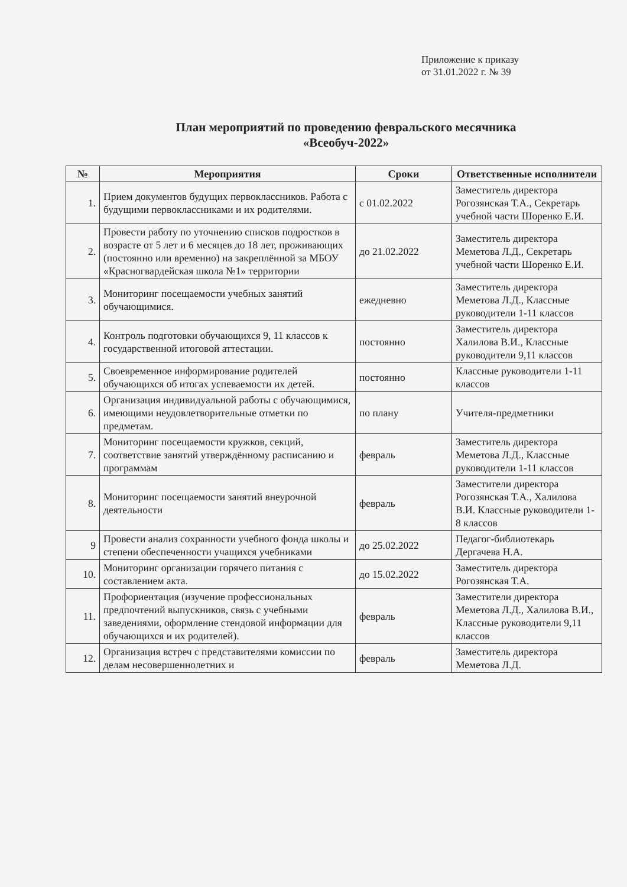Приложение к приказу
от 31.01.2022 г. № 39
План мероприятий по проведению февральского месячника
«Всеобуч-2022»
| № | Мероприятия | Сроки | Ответственные исполнители |
| --- | --- | --- | --- |
| 1. | Прием документов будущих первоклассников. Работа с будущими первоклассниками и их родителями. | с 01.02.2022 | Заместитель директора Рогозянская Т.А., Секретарь учебной части Шоренко Е.И. |
| 2. | Провести работу по уточнению списков подростков в возрасте от 5 лет и 6 месяцев до 18 лет, проживающих (постоянно или временно) на закреплённой за МБОУ «Красногвардейская школа №1» территории | до 21.02.2022 | Заместитель директора Меметова Л.Д., Секретарь учебной части Шоренко Е.И. |
| 3. | Мониторинг посещаемости учебных занятий обучающимися. | ежедневно | Заместитель директора Меметова Л.Д., Классные руководители 1-11 классов |
| 4. | Контроль подготовки обучающихся 9, 11 классов к государственной итоговой аттестации. | постоянно | Заместитель директора Халилова В.И., Классные руководители 9,11 классов |
| 5. | Своевременное информирование родителей обучающихся об итогах успеваемости их детей. | постоянно | Классные руководители 1-11 классов |
| 6. | Организация индивидуальной работы с обучающимися, имеющими неудовлетворительные отметки по предметам. | по плану | Учителя-предметники |
| 7. | Мониторинг посещаемости кружков, секций, соответствие занятий утверждённому расписанию и программам | февраль | Заместитель директора Меметова Л.Д., Классные руководители 1-11 классов |
| 8. | Мониторинг посещаемости занятий внеурочной деятельности | февраль | Заместители директора Рогозянская Т.А., Халилова В.И. Классные руководители 1-8 классов |
| 9 | Провести анализ сохранности учебного фонда школы и степени обеспеченности учащихся учебниками | до 25.02.2022 | Педагог-библиотекарь Дергачева Н.А. |
| 10. | Мониторинг организации горячего питания с составлением акта. | до 15.02.2022 | Заместитель директора Рогозянская Т.А. |
| 11. | Профориентация (изучение профессиональных предпочтений выпускников, связь с учебными заведениями, оформление стендовой информации для обучающихся и их родителей). | февраль | Заместители директора Меметова Л.Д., Халилова В.И., Классные руководители 9,11 классов |
| 12. | Организация встреч с представителями комиссии по делам несовершеннолетних и | февраль | Заместитель директора Меметова Л.Д. |